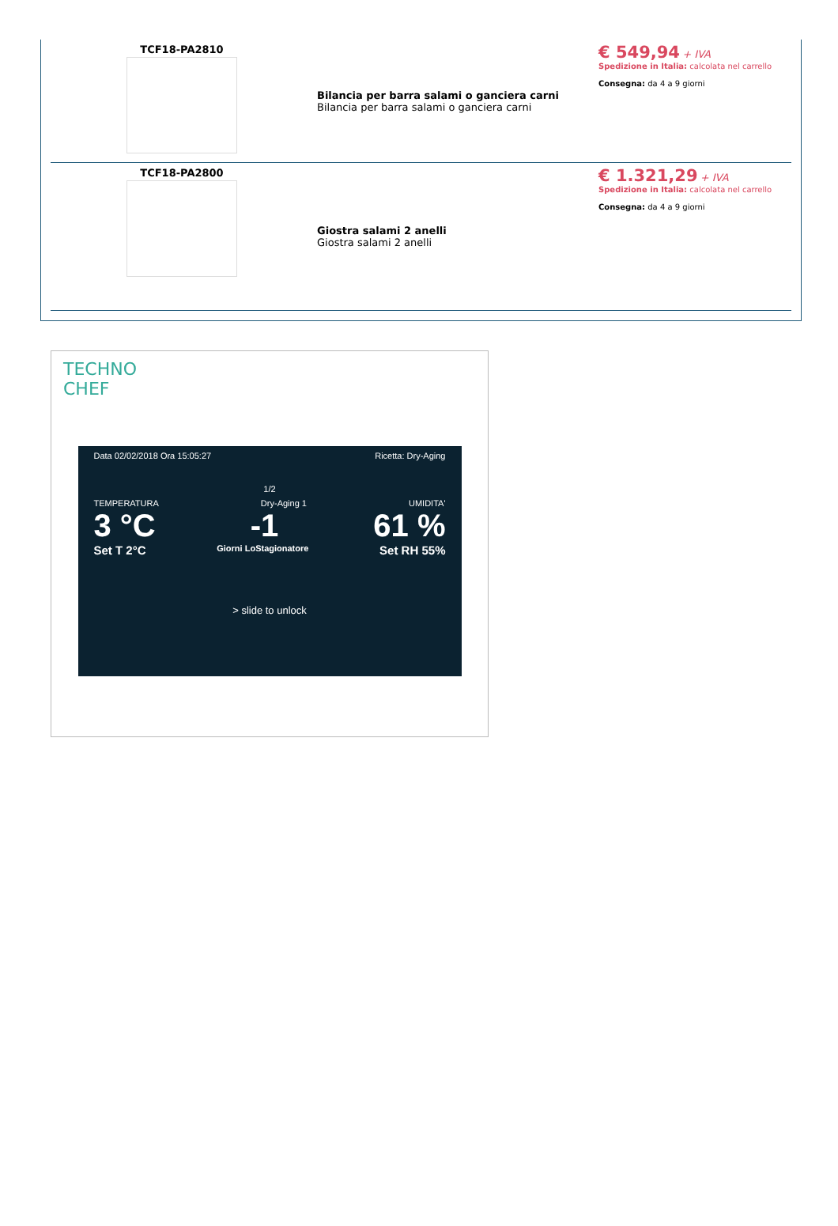| TCF18-PA2810 | Bilancia per barra salami o ganciera carni Bilancia per barra salami o ganciera carni | € 549,94 + IVA Spedizione in Italia: calcolata nel carrello Consegna: da 4 a 9 giorni |
| TCF18-PA2800 | Giostra salami 2 anelli Giostra salami 2 anelli | € 1.321,29 + IVA Spedizione in Italia: calcolata nel carrello Consegna: da 4 a 9 giorni |
TECHNO
CHEF
Data 02/02/2018 Ora 15:05:27 Ricetta: Dry-Aging
1/2
TEMPERATURA Dry-Aging 1 UMIDITA'
3 °C -1 61 %
Set T 2°C Giorni LoStagionatore Set RH 55%
> slide to unlock